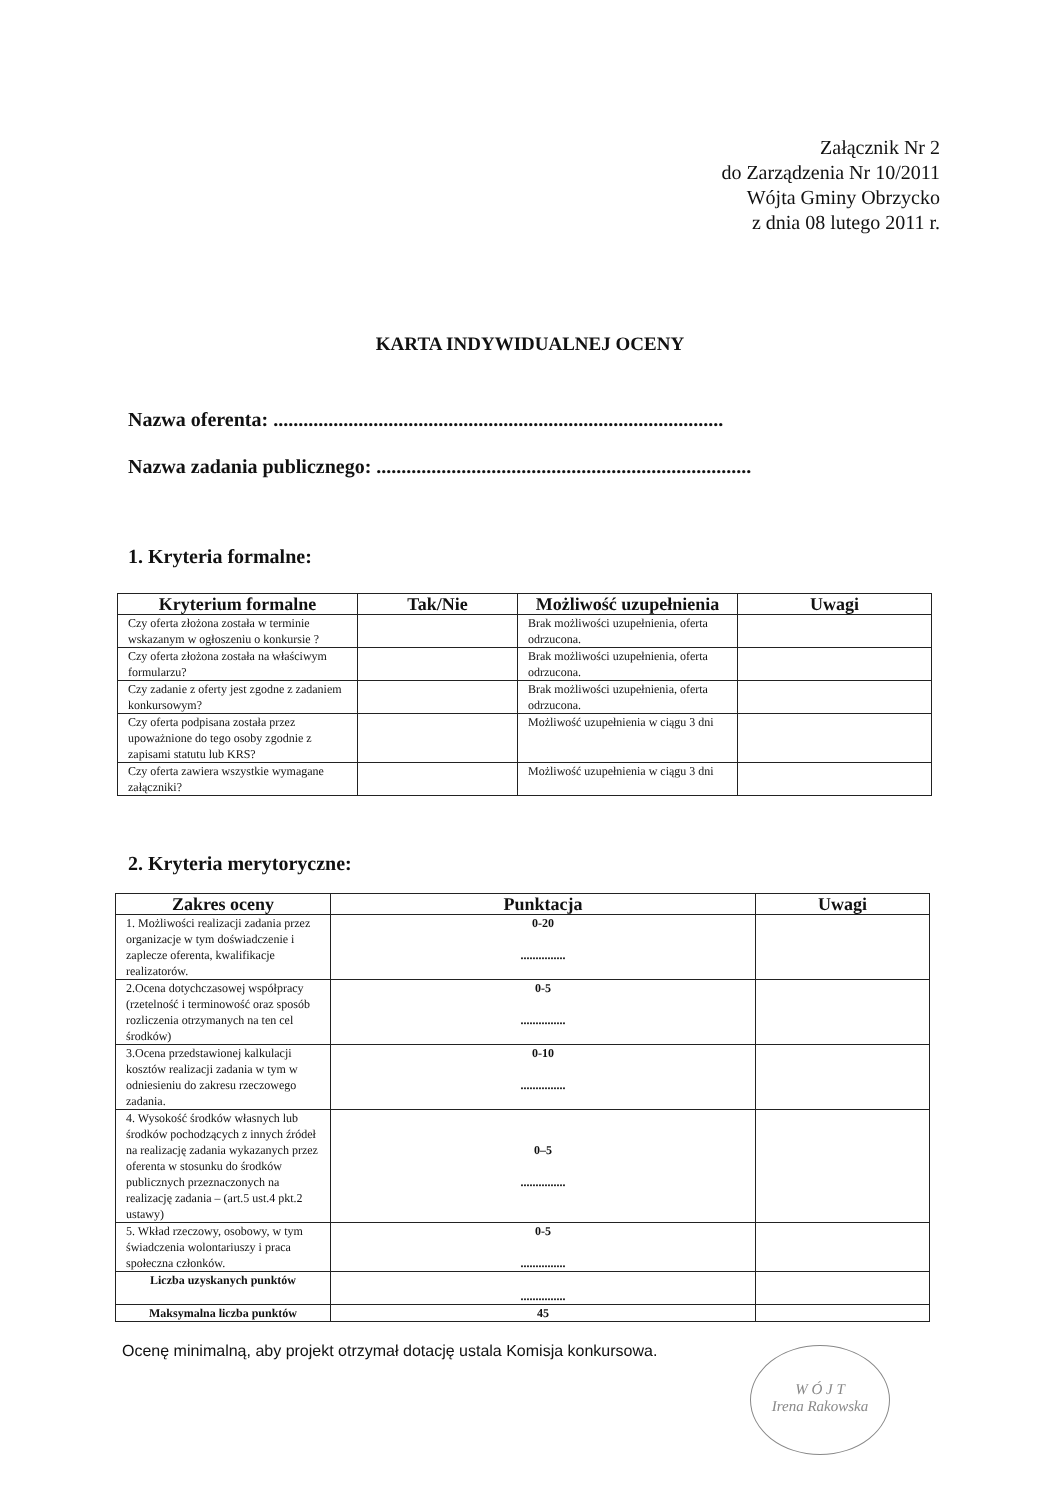Załącznik Nr 2
do Zarządzenia Nr 10/2011
Wójta Gminy Obrzycko
z dnia 08 lutego 2011 r.
KARTA INDYWIDUALNEJ OCENY
Nazwa oferenta: ..........................................................................................
Nazwa zadania publicznego: ...........................................................................
1. Kryteria formalne:
| Kryterium formalne | Tak/Nie | Możliwość uzupełnienia | Uwagi |
| --- | --- | --- | --- |
| Czy oferta złożona została w terminie wskazanym w ogłoszeniu o konkursie ? | | Brak możliwości uzupełnienia, oferta odrzucona. | |
| Czy oferta złożona została na właściwym formularzu? | | Brak możliwości uzupełnienia, oferta odrzucona. | |
| Czy zadanie z oferty jest zgodne z zadaniem konkursowym? | | Brak możliwości uzupełnienia, oferta odrzucona. | |
| Czy oferta podpisana została przez upoważnione do tego osoby zgodnie z zapisami statutu lub KRS? | | Możliwość uzupełnienia w ciągu 3 dni | |
| Czy oferta zawiera wszystkie wymagane załączniki? | | Możliwość uzupełnienia w ciągu 3 dni | |
2. Kryteria merytoryczne:
| Zakres oceny | Punktacja | Uwagi |
| --- | --- | --- |
| 1. Możliwości realizacji zadania przez organizacje w tym doświadczenie i zaplecze oferenta, kwalifikacje realizatorów. | 0-20 ............... | |
| 2.Ocena dotychczasowej współpracy (rzetelność i terminowość oraz sposób rozliczenia otrzymanych na ten cel środków) | 0-5 ............... | |
| 3.Ocena przedstawionej kalkulacji kosztów realizacji zadania w tym w odniesieniu do zakresu rzeczowego zadania. | 0-10 ............... | |
| 4. Wysokość środków własnych lub środków pochodzących z innych źródeł na realizację zadania wykazanych przez oferenta w stosunku do środków publicznych przeznaczonych na realizację zadania – (art.5 ust.4 pkt.2 ustawy) | 0–5 ............... | |
| 5. Wkład rzeczowy, osobowy, w tym świadczenia wolontariuszy i praca społeczna członków. | 0-5 ............... | |
| Liczba uzyskanych punktów | ............... | |
| Maksymalna liczba punktów | 45 | |
Ocenę minimalną, aby projekt otrzymał dotację ustala Komisja konkursowa.
W Ó J T
Irena Rakowska